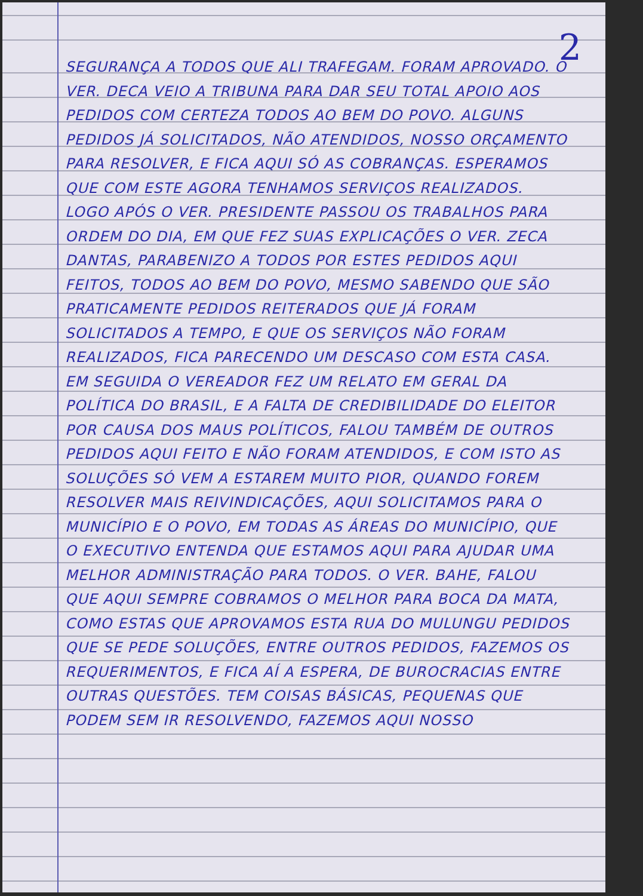2
SEGURANÇA A TODOS QUE ALI TRAFEGAM. FORAM APROVADO. O VER. DECA VEIO A TRIBUNA PARA DAR SEU TOTAL APOIO AOS PEDIDOS COM CERTEZA TODOS AO BEM DO POVO. ALGUNS PEDIDOS JÁ SOLICITADOS, NÃO ATENDIDOS, NOSSO ORÇAMENTO PARA RESOLVER, E FICA AQUI SÓ AS COBRANÇAS. ESPERAMOS QUE COM ESTE AGORA TENHAMOS SERVIÇOS REALIZADOS. LOGO APÓS O VER. PRESIDENTE PASSOU OS TRABALHOS PARA ORDEM DO DIA, EM QUE FEZ SUAS EXPLICAÇÕES O VER. ZECA DANTAS, PARABENIZO A TODOS POR ESTES PEDIDOS AQUI FEITOS, TODOS AO BEM DO POVO, MESMO SABENDO QUE SÃO PRATICAMENTE PEDIDOS REITERADOS QUE JÁ FORAM SOLICITADOS A TEMPO, E QUE OS SERVIÇOS NÃO FORAM REALIZADOS, FICA PARECENDO UM DESCASO COM ESTA CASA. EM SEGUIDA O VEREADOR FEZ UM RELATO EM GERAL DA POLÍTICA DO BRASIL, E A FALTA DE CREDIBILIDADE DO ELEITOR POR CAUSA DOS MAUS POLÍTICOS, FALOU TAMBÉM DE OUTROS PEDIDOS AQUI FEITO E NÃO FORAM ATENDIDOS, E COM ISTO AS SOLUÇÕES SÓ VEM A ESTAREM MUITO PIOR, QUANDO FOREM RESOLVER MAIS REIVINDICAÇÕES, AQUI SOLICITAMOS PARA O MUNICÍPIO E O POVO, EM TODAS AS ÁREAS DO MUNICÍPIO, QUE O EXECUTIVO ENTENDA QUE ESTAMOS AQUI PARA AJUDAR UMA MELHOR ADMINISTRAÇÃO PARA TODOS. O VER. BAHE, FALOU QUE AQUI SEMPRE COBRAMOS O MELHOR PARA BOCA DA MATA, COMO ESTAS QUE APROVAMOS ESTA RUA DO MULUNGU PEDIDOS QUE SE PEDE SOLUÇÕES, ENTRE OUTROS PEDIDOS, FAZEMOS OS REQUERIMENTOS, E FICA AÍ A ESPERA, DE BUROCRACIAS ENTRE OUTRAS QUESTÕES. TEM COISAS BÁSICAS, PEQUENAS QUE PODEM SEM IR RESOLVENDO, FAZEMOS AQUI NOSSO